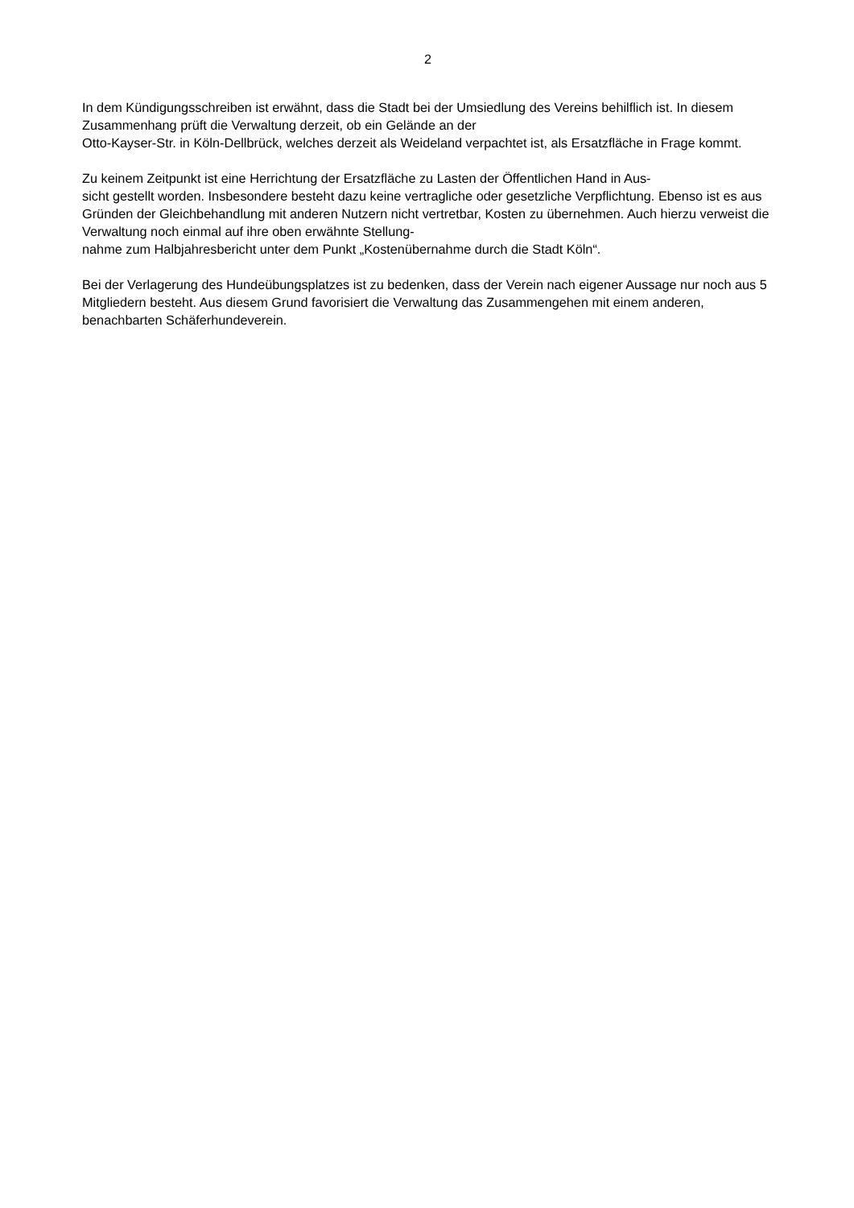2
In dem Kündigungsschreiben ist erwähnt, dass die Stadt bei der Umsiedlung des Vereins behilflich ist. In diesem Zusammenhang prüft die Verwaltung derzeit, ob ein Gelände an der
Otto-Kayser-Str. in Köln-Dellbrück, welches derzeit als Weideland verpachtet ist, als Ersatzfläche in Frage kommt.
Zu keinem Zeitpunkt ist eine Herrichtung der Ersatzfläche zu Lasten der Öffentlichen Hand in Aus-
sicht gestellt worden. Insbesondere besteht dazu keine vertragliche oder gesetzliche Verpflichtung. Ebenso ist es aus Gründen der Gleichbehandlung mit anderen Nutzern nicht vertretbar, Kosten zu übernehmen. Auch hierzu verweist die Verwaltung noch einmal auf ihre oben erwähnte Stellung-
nahme zum Halbjahresbericht unter dem Punkt „Kostenübernahme durch die Stadt Köln“.
Bei der Verlagerung des Hundeübungsplatzes ist zu bedenken, dass der Verein nach eigener Aussage nur noch aus 5 Mitgliedern besteht. Aus diesem Grund favorisiert die Verwaltung das Zusammengehen mit einem anderen, benachbarten Schäferhundeverein.